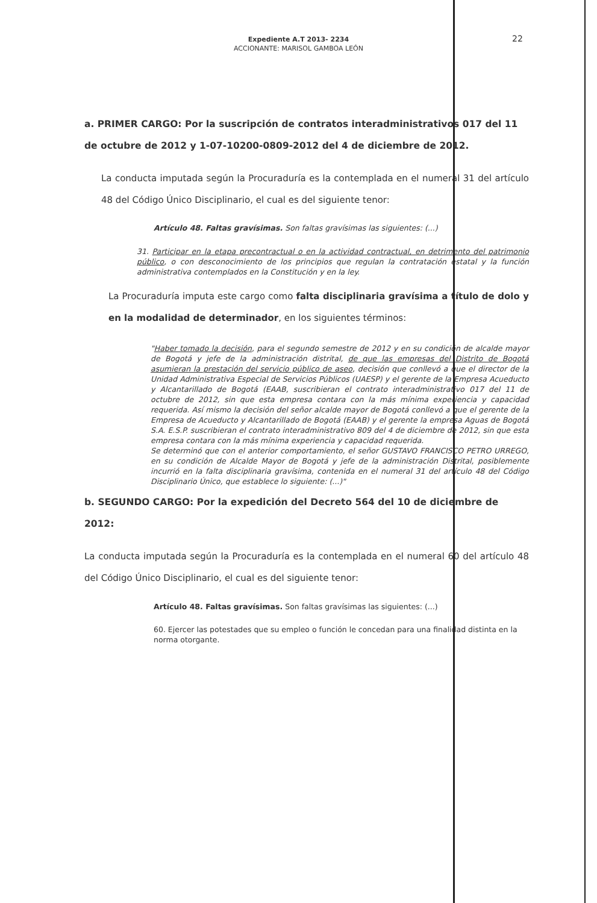Expediente A.T 2013- 2234
ACCIONANTE: MARISOL GAMBOA LEÓN
22
a. PRIMER CARGO: Por la suscripción de contratos interadministrativos 017 del 11 de octubre de 2012 y 1-07-10200-0809-2012 del 4 de diciembre de 2012.
La conducta imputada según la Procuraduría es la contemplada en el numeral 31 del artículo 48 del Código Único Disciplinario, el cual es del siguiente tenor:
Artículo 48. Faltas gravísimas. Son faltas gravísimas las siguientes: (...)
31. Participar en la etapa precontractual o en la actividad contractual, en detrimento del patrimonio público, o con desconocimiento de los principios que regulan la contratación estatal y la función administrativa contemplados en la Constitución y en la ley.
La Procuraduría imputa este cargo como falta disciplinaria gravísima a título de dolo y en la modalidad de determinador, en los siguientes términos:
"Haber tomado la decisión, para el segundo semestre de 2012 y en su condición de alcalde mayor de Bogotá y jefe de la administración distrital, de que las empresas del Distrito de Bogotá asumieran la prestación del servicio público de aseo, decisión que conllevó a que el director de la Unidad Administrativa Especial de Servicios Públicos (UAESP) y el gerente de la Empresa Acueducto y Alcantarillado de Bogotá (EAAB, suscribieran el contrato interadministrativo 017 del 11 de octubre de 2012, sin que esta empresa contara con la más mínima experiencia y capacidad requerida. Así mismo la decisión del señor alcalde mayor de Bogotá conllevó a que el gerente de la Empresa de Acueducto y Alcantarillado de Bogotá (EAAB) y el gerente la empresa Aguas de Bogotá S.A. E.S.P. suscribieran el contrato interadministrativo 809 del 4 de diciembre de 2012, sin que esta empresa contara con la más mínima experiencia y capacidad requerida.
Se determinó que con el anterior comportamiento, el señor GUSTAVO FRANCISCO PETRO URREGO, en su condición de Alcalde Mayor de Bogotá y jefe de la administración Distrital, posiblemente incurrió en la falta disciplinaria gravísima, contenida en el numeral 31 del artículo 48 del Código Disciplinario Único, que establece lo siguiente: (...)"
b. SEGUNDO CARGO: Por la expedición del Decreto 564 del 10 de diciembre de 2012:
La conducta imputada según la Procuraduría es la contemplada en el numeral 60 del artículo 48 del Código Único Disciplinario, el cual es del siguiente tenor:
Artículo 48. Faltas gravísimas. Son faltas gravísimas las siguientes: (...)
60. Ejercer las potestades que su empleo o función le concedan para una finalidad distinta en la norma otorgante.